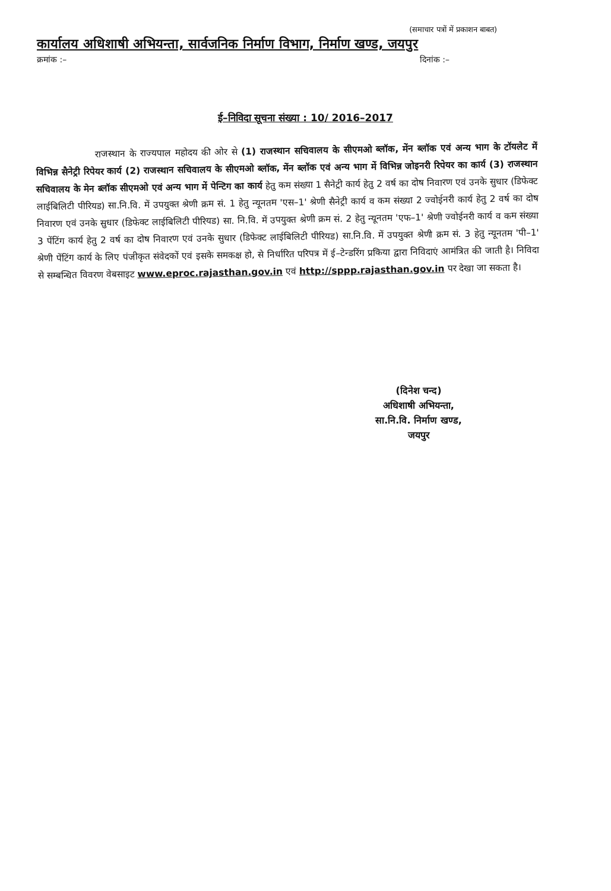(समाचार पत्रों में प्रकाशन बाबत)
कार्यालय अधिशाषी अभियन्ता, सार्वजनिक निर्माण विभाग, निर्माण खण्ड, जयपुर
क्रमांक :– दिनांक :–
ई–निविदा सूचना संख्या : 10/ 2016–2017
राजस्थान के राज्यपाल महोदय की ओर से (1) राजस्थान सचिवालय के सीएमओ ब्लॉक, मेंन ब्लॉक एवं अन्य भाग के टॉयलेट में विभिन्न सैनेट्री रिपेयर कार्य (2) राजस्थान सचिवालय के सीएमओ ब्लॉक, मेंन ब्लॉक एवं अन्य भाग में विभिन्न जोइनरी रिपेयर का कार्य (3) राजस्थान सचिवालय के मेन ब्लॉक सीएमओ एवं अन्य भाग में पेन्टिग का कार्य हेतु कम संख्या 1 सैनेट्री कार्य हेतु 2 वर्ष का दोष निवारण एवं उनके सुधार (डिफेक्ट लाईबिलिटी पीरियड) सा.नि.वि. में उपयुक्त श्रेणी क्रम सं. 1 हेतु न्यूनतम 'एस–1' श्रेणी सैनेट्री कार्य व कम संख्या 2 ज्वोईनरी कार्य हेतु 2 वर्ष का दोष निवारण एवं उनके सुधार (डिफेक्ट लाईबिलिटी पीरियड) सा. नि.वि. में उपयुक्त श्रेणी क्रम सं. 2 हेतु न्यूनतम 'एफ–1' श्रेणी ज्वोईनरी कार्य व कम संख्या 3 पेंटिंग कार्य हेतु 2 वर्ष का दोष निवारण एवं उनके सुधार (डिफेक्ट लाईबिलिटी पीरियड) सा.नि.वि. में उपयुक्त श्रेणी क्रम सं. 3 हेतु न्यूनतम 'पी–1' श्रेणी पेंटिंग कार्य के लिए पंजीकृत संवेदकों एवं इसके समकक्ष हो, से निर्धारित परिपत्र में ई–टेन्डरिंग प्रकिया द्वारा निविदाएं आमंत्रित की जाती है। निविदा से सम्बन्धित विवरण वेबसाइट www.eproc.rajasthan.gov.in एवं http://sppp.rajasthan.gov.in पर देखा जा सकता है।
(दिनेश चन्द)
अधिशाषी अभियन्ता,
सा.नि.वि. निर्माण खण्ड,
जयपुर